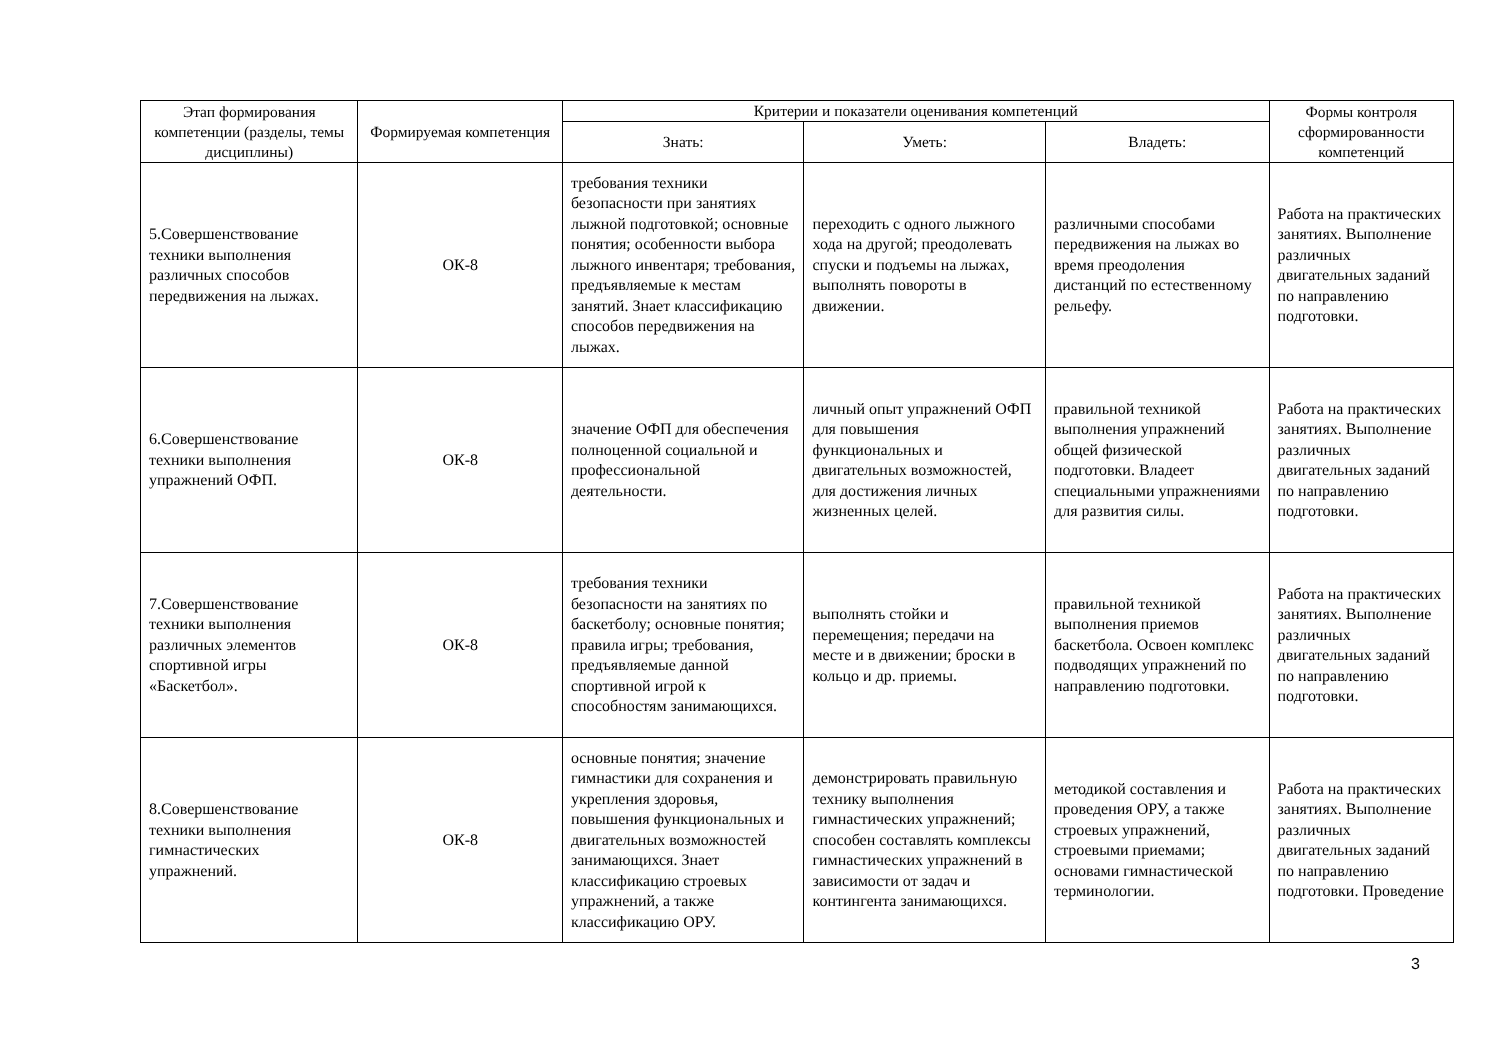| Этап формирования компетенции (разделы, темы дисциплины) | Формируемая компетенция | Критерии и показатели оценивания компетенций | | | Формы контроля сформированности компетенций |
| --- | --- | --- | --- | --- | --- |
| | | Знать: | Уметь: | Владеть: | |
| 5.Совершенствование техники выполнения различных способов передвижения на лыжах. | ОК-8 | требования техники безопасности при занятиях лыжной подготовкой; основные понятия; особенности выбора лыжного инвентаря; требования, предъявляемые к местам занятий. Знает классификацию способов передвижения на лыжах. | переходить с одного лыжного хода на другой; преодолевать спуски и подъемы на лыжах, выполнять повороты в движении. | различными способами передвижения на лыжах во время преодоления дистанций по естественному рельефу. | Работа на практических занятиях. Выполнение различных двигательных заданий по направлению подготовки. |
| 6.Совершенствование техники выполнения упражнений ОФП. | ОК-8 | значение ОФП для обеспечения полноценной социальной и профессиональной деятельности. | личный опыт упражнений ОФП для повышения функциональных и двигательных возможностей, для достижения личных жизненных целей. | правильной техникой выполнения упражнений общей физической подготовки. Владеет специальными упражнениями для развития силы. | Работа на практических занятиях. Выполнение различных двигательных заданий по направлению подготовки. |
| 7.Совершенствование техники выполнения различных элементов спортивной игры «Баскетбол». | ОК-8 | требования техники безопасности на занятиях по баскетболу; основные понятия; правила игры; требования, предъявляемые данной спортивной игрой к способностям занимающихся. | выполнять стойки и перемещения; передачи на месте и в движении; броски в кольцо и др. приемы. | правильной техникой выполнения приемов баскетбола. Освоен комплекс подводящих упражнений по направлению подготовки. | Работа на практических занятиях. Выполнение различных двигательных заданий по направлению подготовки. |
| 8.Совершенствование техники выполнения гимнастических упражнений. | ОК-8 | основные понятия; значение гимнастики для сохранения и укрепления здоровья, повышения функциональных и двигательных возможностей занимающихся. Знает классификацию строевых упражнений, а также классификацию ОРУ. | демонстрировать правильную технику выполнения гимнастических упражнений; способен составлять комплексы гимнастических упражнений в зависимости от задач и контингента занимающихся. | методикой составления и проведения ОРУ, а также строевых упражнений, строевыми приемами; основами гимнастической терминологии. | Работа на практических занятиях. Выполнение различных двигательных заданий по направлению подготовки. Проведение |
3